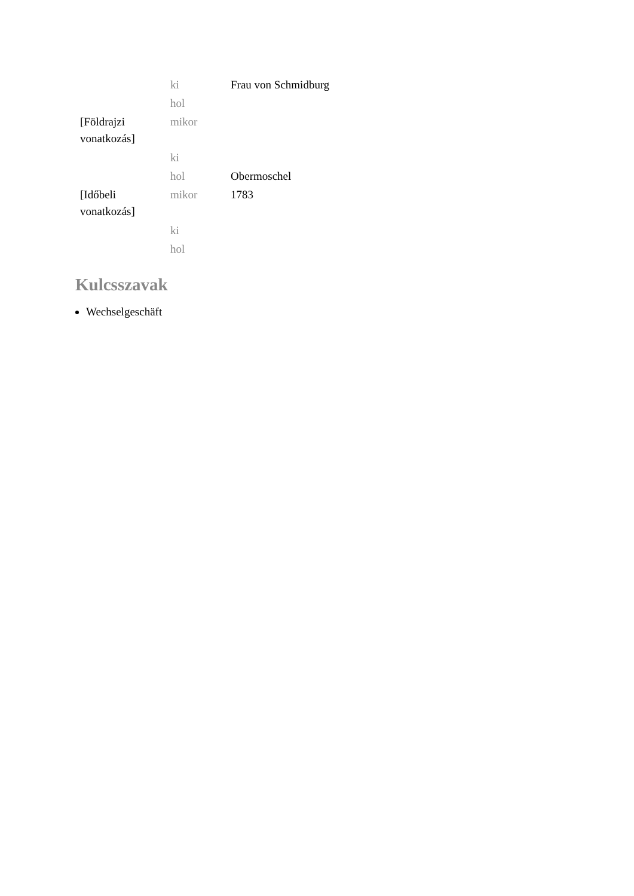| | ki | Frau von Schmidburg |
| | hol | |
| [Földrajzi vonatkozás] | mikor | |
| | ki | |
| | hol | Obermoschel |
| [Időbeli vonatkozás] | mikor | 1783 |
| | ki | |
| | hol | |
Kulcsszavak
Wechselgeschäft